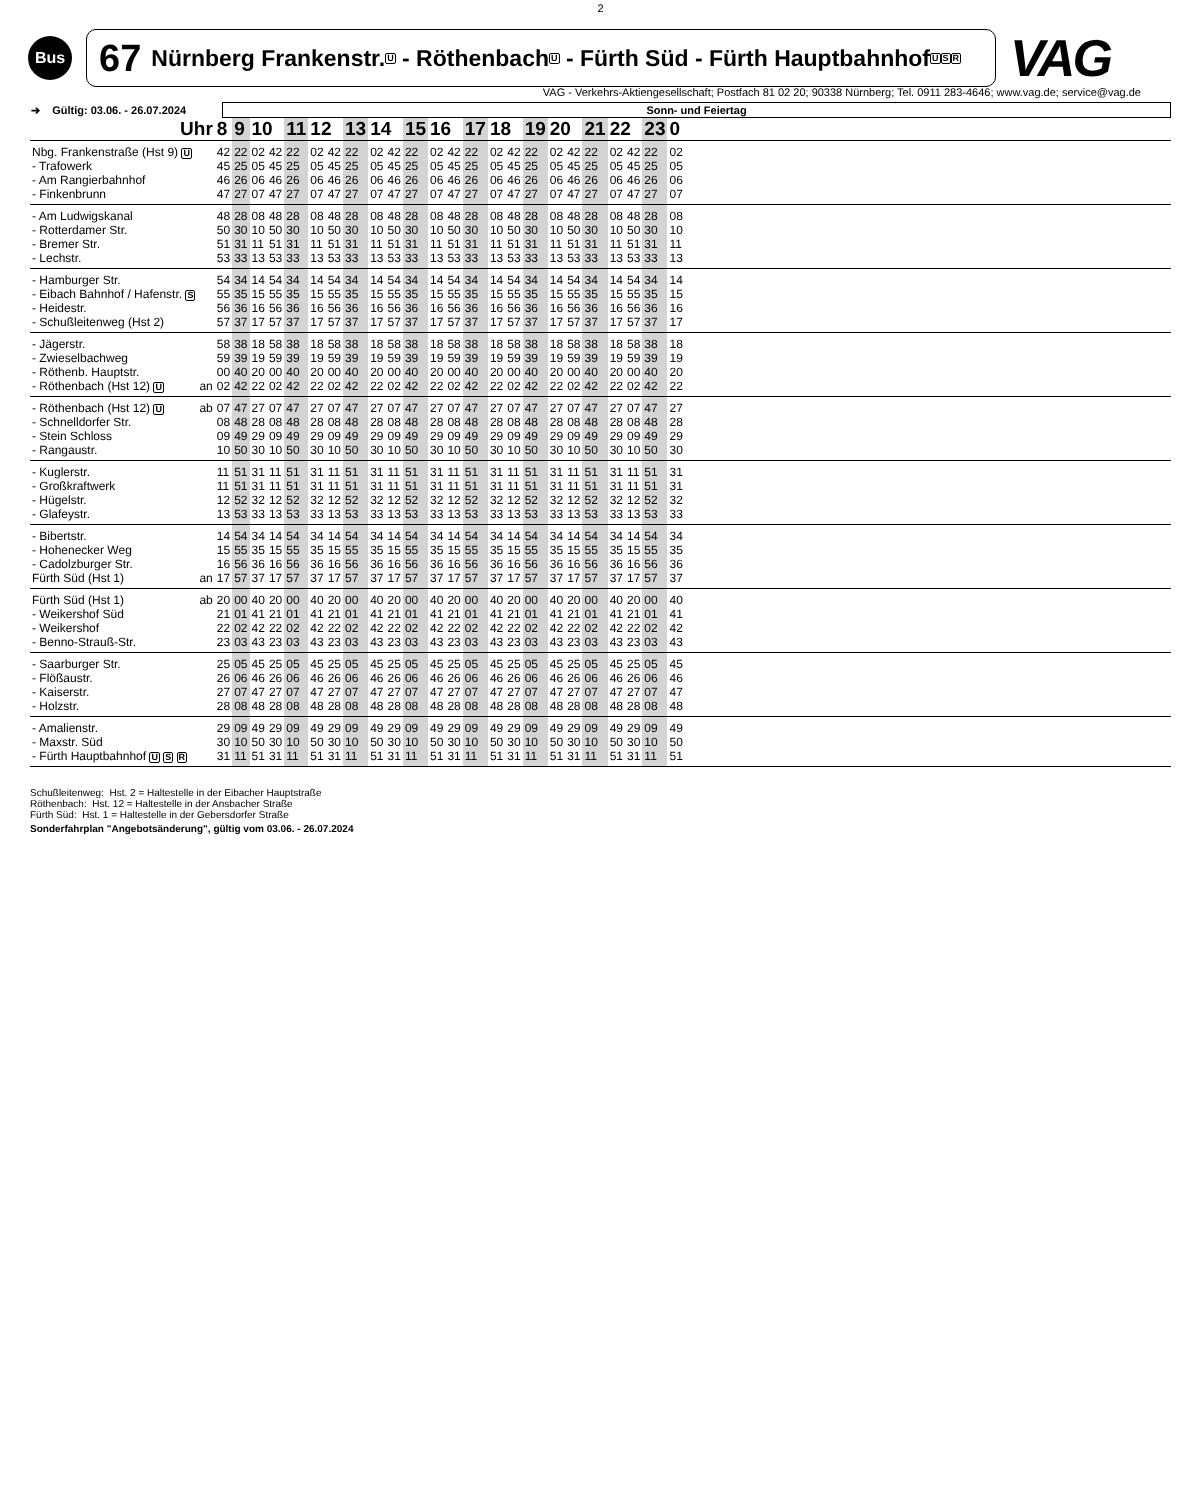2
Bus
67 Nürnberg Frankenstr. U - Röthenbach U - Fürth Süd - Fürth Hauptbahnhof U S R
VAG
VAG - Verkehrs-Aktiengesellschaft; Postfach 81 02 20; 90338 Nürnberg; Tel. 0911 283-4646; www.vag.de; service@vag.de
| ➔ Gültig: 03.06. - 26.07.2024 | Sonn- und Feiertag |
| Uhr | | 8 | 9 | 10 | | 11 | 12 | | 13 | 14 | | 15 | 16 | | 17 | 18 | | 19 | 20 | | 21 | 22 | | 23 | 0 | |
| --- | --- | --- | --- | --- | --- | --- | --- | --- | --- | --- | --- | --- | --- | --- | --- | --- | --- | --- | --- | --- | --- | --- | --- | --- | --- | --- |
| Nbg. Frankenstraße (Hst 9) U | | 42 | 22 | 02 | 42 | 22 | 02 | 42 | 22 | 02 | 42 | 22 | 02 | 42 | 22 | 02 | 42 | 22 | 02 | 42 | 22 | 02 | 42 | 22 | 02 | |
| - Trafowerk | | 45 | 25 | 05 | 45 | 25 | 05 | 45 | 25 | 05 | 45 | 25 | 05 | 45 | 25 | 05 | 45 | 25 | 05 | 45 | 25 | 05 | 45 | 25 | 05 | |
| - Am Rangierbahnhof | | 46 | 26 | 06 | 46 | 26 | 06 | 46 | 26 | 06 | 46 | 26 | 06 | 46 | 26 | 06 | 46 | 26 | 06 | 46 | 26 | 06 | 46 | 26 | 06 | |
| - Finkenbrunn | | 47 | 27 | 07 | 47 | 27 | 07 | 47 | 27 | 07 | 47 | 27 | 07 | 47 | 27 | 07 | 47 | 27 | 07 | 47 | 27 | 07 | 47 | 27 | 07 | |
| - Am Ludwigskanal | | 48 | 28 | 08 | 48 | 28 | 08 | 48 | 28 | 08 | 48 | 28 | 08 | 48 | 28 | 08 | 48 | 28 | 08 | 48 | 28 | 08 | 48 | 28 | 08 | |
| - Rotterdamer Str. | | 50 | 30 | 10 | 50 | 30 | 10 | 50 | 30 | 10 | 50 | 30 | 10 | 50 | 30 | 10 | 50 | 30 | 10 | 50 | 30 | 10 | 50 | 30 | 10 | |
| - Bremer Str. | | 51 | 31 | 11 | 51 | 31 | 11 | 51 | 31 | 11 | 51 | 31 | 11 | 51 | 31 | 11 | 51 | 31 | 11 | 51 | 31 | 11 | 51 | 31 | 11 | |
| - Lechstr. | | 53 | 33 | 13 | 53 | 33 | 13 | 53 | 33 | 13 | 53 | 33 | 13 | 53 | 33 | 13 | 53 | 33 | 13 | 53 | 33 | 13 | 53 | 33 | 13 | |
| - Hamburger Str. | | 54 | 34 | 14 | 54 | 34 | 14 | 54 | 34 | 14 | 54 | 34 | 14 | 54 | 34 | 14 | 54 | 34 | 14 | 54 | 34 | 14 | 54 | 34 | 14 | |
| - Eibach Bahnhof / Hafenstr. S | | 55 | 35 | 15 | 55 | 35 | 15 | 55 | 35 | 15 | 55 | 35 | 15 | 55 | 35 | 15 | 55 | 35 | 15 | 55 | 35 | 15 | 55 | 35 | 15 | |
| - Heidestr. | | 56 | 36 | 16 | 56 | 36 | 16 | 56 | 36 | 16 | 56 | 36 | 16 | 56 | 36 | 16 | 56 | 36 | 16 | 56 | 36 | 16 | 56 | 36 | 16 | |
| - Schußleitenweg (Hst 2) | | 57 | 37 | 17 | 57 | 37 | 17 | 57 | 37 | 17 | 57 | 37 | 17 | 57 | 37 | 17 | 57 | 37 | 17 | 57 | 37 | 17 | 57 | 37 | 17 | |
| - Jägerstr. | | 58 | 38 | 18 | 58 | 38 | 18 | 58 | 38 | 18 | 58 | 38 | 18 | 58 | 38 | 18 | 58 | 38 | 18 | 58 | 38 | 18 | 58 | 38 | 18 | |
| - Zwieselbachweg | | 59 | 39 | 19 | 59 | 39 | 19 | 59 | 39 | 19 | 59 | 39 | 19 | 59 | 39 | 19 | 59 | 39 | 19 | 59 | 39 | 19 | 59 | 39 | 19 | |
| - Röthenb. Hauptstr. | | 00 | 40 | 20 | 00 | 40 | 20 | 00 | 40 | 20 | 00 | 40 | 20 | 00 | 40 | 20 | 00 | 40 | 20 | 00 | 40 | 20 | 00 | 40 | 20 | |
| - Röthenbach (Hst 12) U | an | 02 | 42 | 22 | 02 | 42 | 22 | 02 | 42 | 22 | 02 | 42 | 22 | 02 | 42 | 22 | 02 | 42 | 22 | 02 | 42 | 22 | 02 | 42 | 22 | |
| - Röthenbach (Hst 12) U | ab | 07 | 47 | 27 | 07 | 47 | 27 | 07 | 47 | 27 | 07 | 47 | 27 | 07 | 47 | 27 | 07 | 47 | 27 | 07 | 47 | 27 | 07 | 47 | 27 | |
| - Schnelldorfer Str. | | 08 | 48 | 28 | 08 | 48 | 28 | 08 | 48 | 28 | 08 | 48 | 28 | 08 | 48 | 28 | 08 | 48 | 28 | 08 | 48 | 28 | 08 | 48 | 28 | |
| - Stein Schloss | | 09 | 49 | 29 | 09 | 49 | 29 | 09 | 49 | 29 | 09 | 49 | 29 | 09 | 49 | 29 | 09 | 49 | 29 | 09 | 49 | 29 | 09 | 49 | 29 | |
| - Rangaustr. | | 10 | 50 | 30 | 10 | 50 | 30 | 10 | 50 | 30 | 10 | 50 | 30 | 10 | 50 | 30 | 10 | 50 | 30 | 10 | 50 | 30 | 10 | 50 | 30 | |
| - Kuglerstr. | | 11 | 51 | 31 | 11 | 51 | 31 | 11 | 51 | 31 | 11 | 51 | 31 | 11 | 51 | 31 | 11 | 51 | 31 | 11 | 51 | 31 | 11 | 51 | 31 | |
| - Großkraftwerk | | 11 | 51 | 31 | 11 | 51 | 31 | 11 | 51 | 31 | 11 | 51 | 31 | 11 | 51 | 31 | 11 | 51 | 31 | 11 | 51 | 31 | 11 | 51 | 31 | |
| - Hügelstr. | | 12 | 52 | 32 | 12 | 52 | 32 | 12 | 52 | 32 | 12 | 52 | 32 | 12 | 52 | 32 | 12 | 52 | 32 | 12 | 52 | 32 | 12 | 52 | 32 | |
| - Glafeystr. | | 13 | 53 | 33 | 13 | 53 | 33 | 13 | 53 | 33 | 13 | 53 | 33 | 13 | 53 | 33 | 13 | 53 | 33 | 13 | 53 | 33 | 13 | 53 | 33 | |
| - Bibertstr. | | 14 | 54 | 34 | 14 | 54 | 34 | 14 | 54 | 34 | 14 | 54 | 34 | 14 | 54 | 34 | 14 | 54 | 34 | 14 | 54 | 34 | 14 | 54 | 34 | |
| - Hohenecker Weg | | 15 | 55 | 35 | 15 | 55 | 35 | 15 | 55 | 35 | 15 | 55 | 35 | 15 | 55 | 35 | 15 | 55 | 35 | 15 | 55 | 35 | 15 | 55 | 35 | |
| - Cadolzburger Str. | | 16 | 56 | 36 | 16 | 56 | 36 | 16 | 56 | 36 | 16 | 56 | 36 | 16 | 56 | 36 | 16 | 56 | 36 | 16 | 56 | 36 | 16 | 56 | 36 | |
| Fürth Süd (Hst 1) | an | 17 | 57 | 37 | 17 | 57 | 37 | 17 | 57 | 37 | 17 | 57 | 37 | 17 | 57 | 37 | 17 | 57 | 37 | 17 | 57 | 37 | 17 | 57 | 37 | |
| Fürth Süd (Hst 1) | ab | 20 | 00 | 40 | 20 | 00 | 40 | 20 | 00 | 40 | 20 | 00 | 40 | 20 | 00 | 40 | 20 | 00 | 40 | 20 | 00 | 40 | 20 | 00 | 40 | |
| - Weikershof Süd | | 21 | 01 | 41 | 21 | 01 | 41 | 21 | 01 | 41 | 21 | 01 | 41 | 21 | 01 | 41 | 21 | 01 | 41 | 21 | 01 | 41 | 21 | 01 | 41 | |
| - Weikershof | | 22 | 02 | 42 | 22 | 02 | 42 | 22 | 02 | 42 | 22 | 02 | 42 | 22 | 02 | 42 | 22 | 02 | 42 | 22 | 02 | 42 | 22 | 02 | 42 | |
| - Benno-Strauß-Str. | | 23 | 03 | 43 | 23 | 03 | 43 | 23 | 03 | 43 | 23 | 03 | 43 | 23 | 03 | 43 | 23 | 03 | 43 | 23 | 03 | 43 | 23 | 03 | 43 | |
| - Saarburger Str. | | 25 | 05 | 45 | 25 | 05 | 45 | 25 | 05 | 45 | 25 | 05 | 45 | 25 | 05 | 45 | 25 | 05 | 45 | 25 | 05 | 45 | 25 | 05 | 45 | |
| - Flößaustr. | | 26 | 06 | 46 | 26 | 06 | 46 | 26 | 06 | 46 | 26 | 06 | 46 | 26 | 06 | 46 | 26 | 06 | 46 | 26 | 06 | 46 | 26 | 06 | 46 | |
| - Kaiserstr. | | 27 | 07 | 47 | 27 | 07 | 47 | 27 | 07 | 47 | 27 | 07 | 47 | 27 | 07 | 47 | 27 | 07 | 47 | 27 | 07 | 47 | 27 | 07 | 47 | |
| - Holzstr. | | 28 | 08 | 48 | 28 | 08 | 48 | 28 | 08 | 48 | 28 | 08 | 48 | 28 | 08 | 48 | 28 | 08 | 48 | 28 | 08 | 48 | 28 | 08 | 48 | |
| - Amalienstr. | | 29 | 09 | 49 | 29 | 09 | 49 | 29 | 09 | 49 | 29 | 09 | 49 | 29 | 09 | 49 | 29 | 09 | 49 | 29 | 09 | 49 | 29 | 09 | 49 | |
| - Maxstr. Süd | | 30 | 10 | 50 | 30 | 10 | 50 | 30 | 10 | 50 | 30 | 10 | 50 | 30 | 10 | 50 | 30 | 10 | 50 | 30 | 10 | 50 | 30 | 10 | 50 | |
| - Fürth Hauptbahnhof U S R | | 31 | 11 | 51 | 31 | 11 | 51 | 31 | 11 | 51 | 31 | 11 | 51 | 31 | 11 | 51 | 31 | 11 | 51 | 31 | 11 | 51 | 31 | 11 | 51 | |
Schußleitenweg: Hst. 2 = Haltestelle in der Eibacher Hauptstraße
Röthenbach: Hst. 12 = Haltestelle in der Ansbacher Straße
Fürth Süd: Hst. 1 = Haltestelle in der Gebersdorfer Straße
Sonderfahrplan "Angebotsänderung", gültig vom 03.06. - 26.07.2024